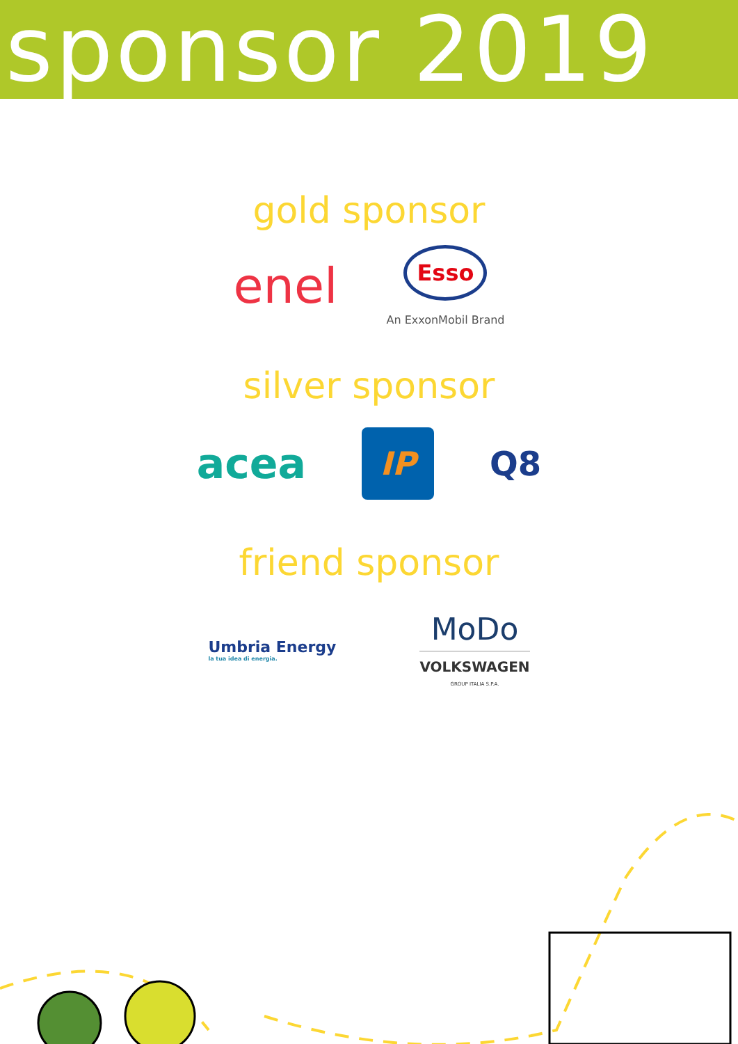sponsor 2019
gold sponsor
enel
Esso
An ExxonMobil Brand
silver sponsor
acea
IP
Q8
friend sponsor
Umbria Energy
la tua idea di energia.
MoDo
VOLKSWAGEN
GROUP ITALIA S.P.A.